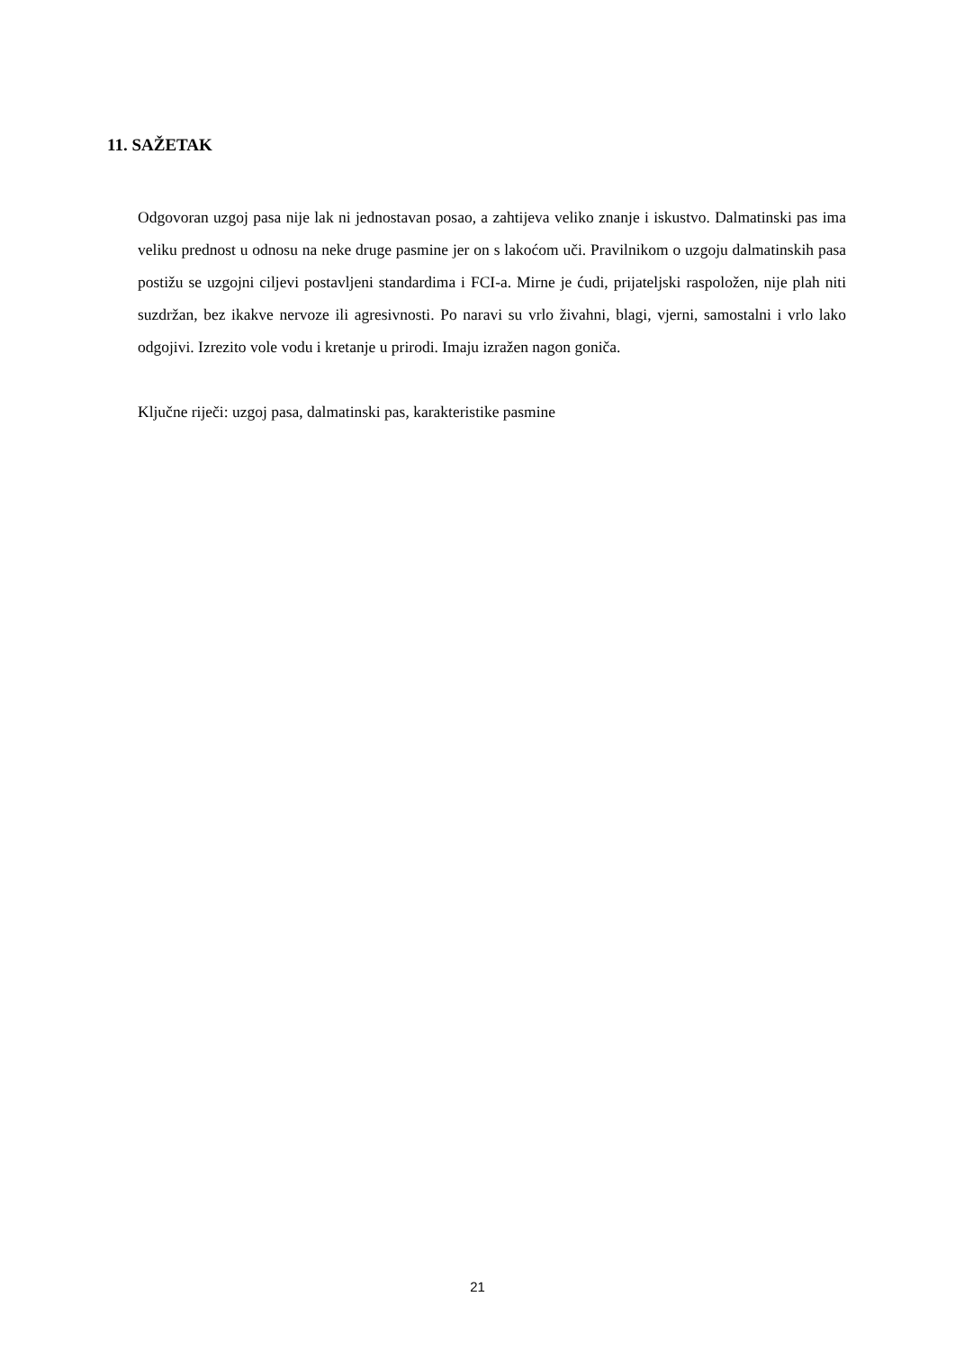11. SAŽETAK
Odgovoran uzgoj pasa nije lak ni jednostavan posao, a zahtijeva veliko znanje i iskustvo. Dalmatinski pas ima veliku prednost u odnosu na neke druge pasmine jer on s lakoćom uči. Pravilnikom o uzgoju dalmatinskih pasa postižu se uzgojni ciljevi postavljeni standardima i FCI-a. Mirne je ćudi, prijateljski raspoložen, nije plah niti suzdržan, bez ikakve nervoze ili agresivnosti. Po naravi su vrlo živahni, blagi, vjerni, samostalni i vrlo lako odgojivi. Izrezito vole vodu i kretanje u prirodi. Imaju izražen nagon goniča.
Ključne riječi: uzgoj pasa, dalmatinski pas, karakteristike pasmine
21